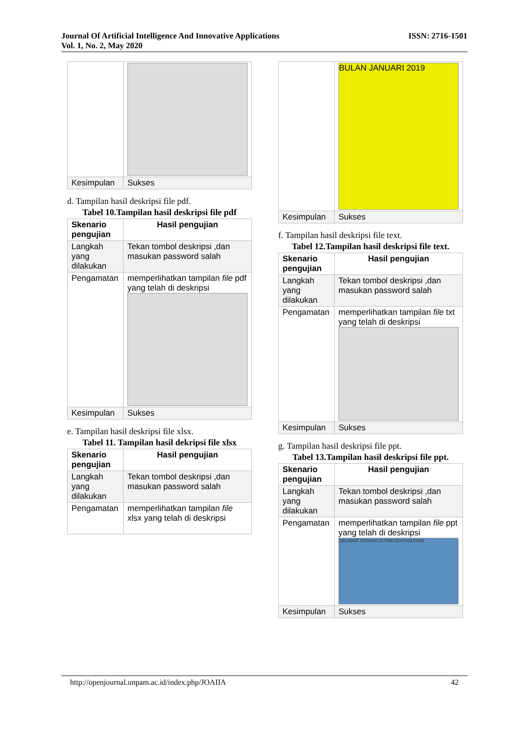ISSN: 2716-1501 Journal Of Artificial Intelligence And Innovative Applications
Vol. 1, No. 2, May 2020
| Kesimpulan | Sukses |
d. Tampilan hasil deskripsi file pdf.
Tabel 10.Tampilan hasil deskripsi file pdf
| Skenario pengujian | Hasil pengujian |
| --- | --- |
| Langkah yang dilakukan | Tekan tombol deskripsi ,dan masukan password salah |
| Pengamatan | memperlihatkan tampilan file pdf yang telah di deskripsi |
| Kesimpulan | Sukses |
e. Tampilan hasil deskripsi file xlsx.
Tabel 11. Tampilan hasil dekripsi file xlsx
| Skenario pengujian | Hasil pengujian |
| --- | --- |
| Langkah yang dilakukan | Tekan tombol deskripsi ,dan masukan password salah |
| Pengamatan | memperlihatkan tampilan file xlsx yang telah di deskripsi |
| | BULAN JANUARI 2019 |
| Kesimpulan | Sukses |
f. Tampilan hasil deskripsi file text.
Tabel 12.Tampilan hasil deskripsi file text.
| Skenario pengujian | Hasil pengujian |
| --- | --- |
| Langkah yang dilakukan | Tekan tombol deskripsi ,dan masukan password salah |
| Pengamatan | memperlihatkan tampilan file txt yang telah di deskripsi |
| Kesimpulan | Sukses |
g. Tampilan hasil deskripsi file ppt.
Tabel 13.Tampilan hasil deskripsi file ppt.
| Skenario pengujian | Hasil pengujian |
| --- | --- |
| Langkah yang dilakukan | Tekan tombol deskripsi ,dan masukan password salah |
| Pengamatan | memperlihatkan tampilan file ppt yang telah di deskripsi SELAMAT DATANG DI PRESENTASI KAMI |
| Kesimpulan | Sukses |
42 http://openjournal.unpam.ac.id/index.php/JOAIIA